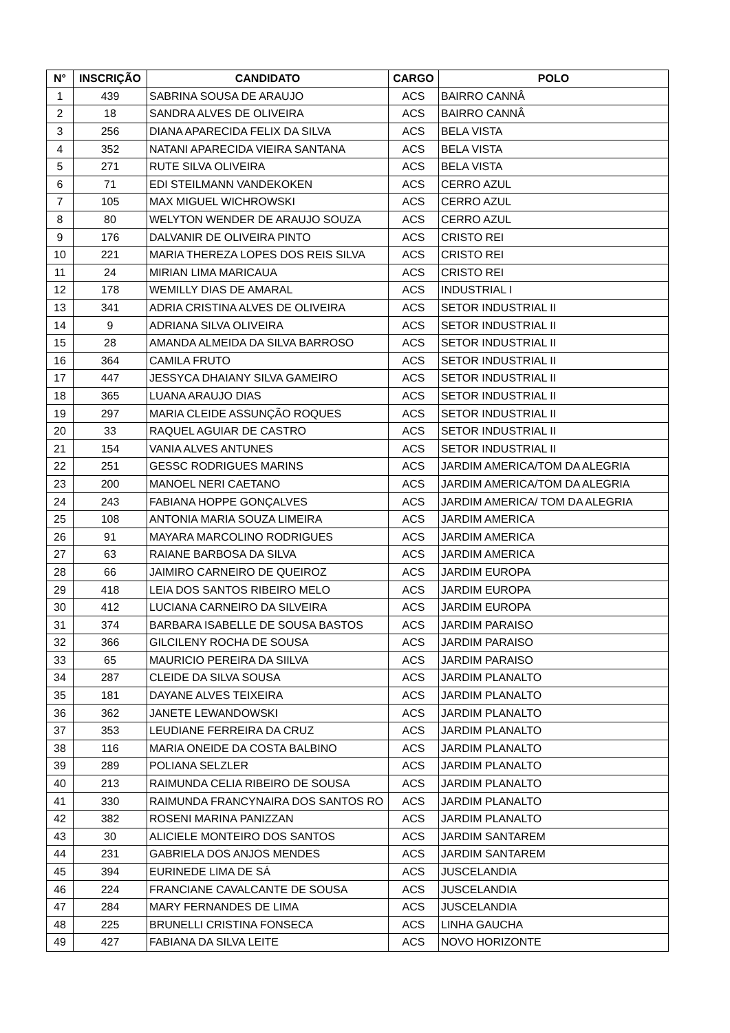| N° | INSCRIÇÃO | CANDIDATO | CARGO | POLO |
| --- | --- | --- | --- | --- |
| 1 | 439 | SABRINA SOUSA DE ARAUJO | ACS | BAIRRO CANNÂ |
| 2 | 18 | SANDRA ALVES DE OLIVEIRA | ACS | BAIRRO CANNÂ |
| 3 | 256 | DIANA APARECIDA FELIX DA SILVA | ACS | BELA VISTA |
| 4 | 352 | NATANI APARECIDA VIEIRA SANTANA | ACS | BELA VISTA |
| 5 | 271 | RUTE SILVA OLIVEIRA | ACS | BELA VISTA |
| 6 | 71 | EDI STEILMANN VANDEKOKEN | ACS | CERRO AZUL |
| 7 | 105 | MAX MIGUEL WICHROWSKI | ACS | CERRO AZUL |
| 8 | 80 | WELYTON WENDER DE ARAUJO SOUZA | ACS | CERRO AZUL |
| 9 | 176 | DALVANIR DE OLIVEIRA PINTO | ACS | CRISTO REI |
| 10 | 221 | MARIA THEREZA LOPES DOS REIS SILVA | ACS | CRISTO REI |
| 11 | 24 | MIRIAN LIMA MARICAUA | ACS | CRISTO REI |
| 12 | 178 | WEMILLY DIAS DE AMARAL | ACS | INDUSTRIAL I |
| 13 | 341 | ADRIA CRISTINA ALVES DE OLIVEIRA | ACS | SETOR INDUSTRIAL II |
| 14 | 9 | ADRIANA SILVA OLIVEIRA | ACS | SETOR INDUSTRIAL II |
| 15 | 28 | AMANDA ALMEIDA DA SILVA BARROSO | ACS | SETOR INDUSTRIAL II |
| 16 | 364 | CAMILA FRUTO | ACS | SETOR INDUSTRIAL II |
| 17 | 447 | JESSYCA DHAIANY SILVA GAMEIRO | ACS | SETOR INDUSTRIAL II |
| 18 | 365 | LUANA ARAUJO DIAS | ACS | SETOR INDUSTRIAL II |
| 19 | 297 | MARIA CLEIDE ASSUNÇÃO ROQUES | ACS | SETOR INDUSTRIAL II |
| 20 | 33 | RAQUEL AGUIAR DE CASTRO | ACS | SETOR INDUSTRIAL II |
| 21 | 154 | VANIA ALVES ANTUNES | ACS | SETOR INDUSTRIAL II |
| 22 | 251 | GESSC RODRIGUES MARINS | ACS | JARDIM AMERICA/TOM DA ALEGRIA |
| 23 | 200 | MANOEL NERI CAETANO | ACS | JARDIM AMERICA/TOM DA ALEGRIA |
| 24 | 243 | FABIANA HOPPE GONÇALVES | ACS | JARDIM AMERICA/ TOM DA ALEGRIA |
| 25 | 108 | ANTONIA MARIA SOUZA LIMEIRA | ACS | JARDIM AMERICA |
| 26 | 91 | MAYARA MARCOLINO RODRIGUES | ACS | JARDIM AMERICA |
| 27 | 63 | RAIANE BARBOSA DA SILVA | ACS | JARDIM AMERICA |
| 28 | 66 | JAIMIRO CARNEIRO DE QUEIROZ | ACS | JARDIM EUROPA |
| 29 | 418 | LEIA DOS SANTOS RIBEIRO MELO | ACS | JARDIM EUROPA |
| 30 | 412 | LUCIANA CARNEIRO DA SILVEIRA | ACS | JARDIM EUROPA |
| 31 | 374 | BARBARA ISABELLE DE SOUSA BASTOS | ACS | JARDIM PARAISO |
| 32 | 366 | GILCILENY ROCHA DE SOUSA | ACS | JARDIM PARAISO |
| 33 | 65 | MAURICIO PEREIRA DA SIILVA | ACS | JARDIM PARAISO |
| 34 | 287 | CLEIDE DA SILVA SOUSA | ACS | JARDIM PLANALTO |
| 35 | 181 | DAYANE ALVES TEIXEIRA | ACS | JARDIM PLANALTO |
| 36 | 362 | JANETE LEWANDOWSKI | ACS | JARDIM PLANALTO |
| 37 | 353 | LEUDIANE FERREIRA DA CRUZ | ACS | JARDIM PLANALTO |
| 38 | 116 | MARIA ONEIDE DA COSTA BALBINO | ACS | JARDIM PLANALTO |
| 39 | 289 | POLIANA SELZLER | ACS | JARDIM PLANALTO |
| 40 | 213 | RAIMUNDA CELIA RIBEIRO DE SOUSA | ACS | JARDIM PLANALTO |
| 41 | 330 | RAIMUNDA FRANCYNAIRA DOS SANTOS RO | ACS | JARDIM PLANALTO |
| 42 | 382 | ROSENI MARINA PANIZZAN | ACS | JARDIM PLANALTO |
| 43 | 30 | ALICIELE MONTEIRO DOS SANTOS | ACS | JARDIM SANTAREM |
| 44 | 231 | GABRIELA DOS ANJOS MENDES | ACS | JARDIM SANTAREM |
| 45 | 394 | EURINEDE LIMA DE SÁ | ACS | JUSCELANDIA |
| 46 | 224 | FRANCIANE CAVALCANTE DE SOUSA | ACS | JUSCELANDIA |
| 47 | 284 | MARY FERNANDES DE LIMA | ACS | JUSCELANDIA |
| 48 | 225 | BRUNELLI CRISTINA FONSECA | ACS | LINHA GAUCHA |
| 49 | 427 | FABIANA DA SILVA LEITE | ACS | NOVO HORIZONTE |